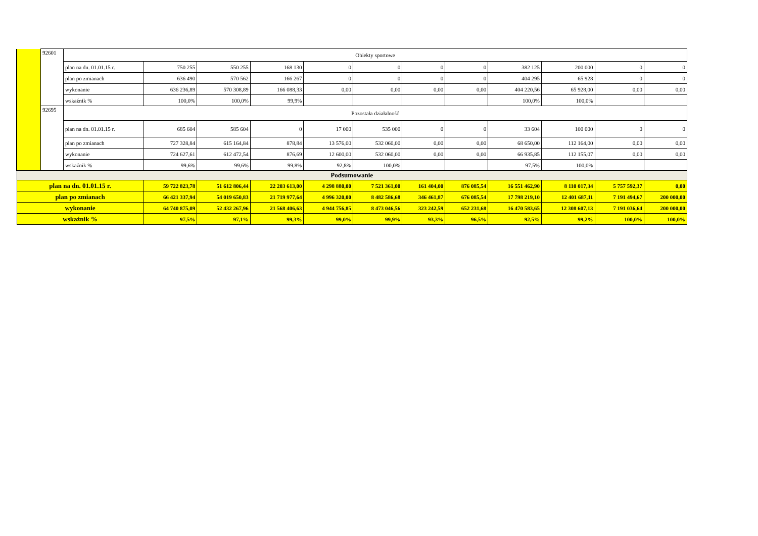| | 92601 | Obiekty sportowe | | | | | | | | | | | |
| | | plan na dn. 01.01.15 r. | 750 255 | 550 255 | 168 130 | 0 | 0 | 0 | 0 | 382 125 | 200 000 | 0 | 0 |
| | | plan po zmianach | 636 490 | 570 562 | 166 267 | 0 | 0 | 0 | 0 | 404 295 | 65 928 | 0 | 0 |
| | | wykonanie | 636 236,89 | 570 308,89 | 166 088,33 | 0,00 | 0,00 | 0,00 | 0,00 | 404 220,56 | 65 928,00 | 0,00 | 0,00 |
| | | wskaźnik % | 100,0% | 100,0% | 99,9% | | | | | 100,0% | 100,0% | | |
| | 92695 | Pozostała działalność | | | | | | | | | | | |
| | | plan na dn. 01.01.15 r. | 685 604 | 585 604 | 0 | 17 000 | 535 000 | 0 | 0 | 33 604 | 100 000 | 0 | 0 |
| | | plan po zmianach | 727 328,84 | 615 164,84 | 878,84 | 13 576,00 | 532 060,00 | 0,00 | 0,00 | 68 650,00 | 112 164,00 | 0,00 | 0,00 |
| | | wykonanie | 724 627,61 | 612 472,54 | 876,69 | 12 600,00 | 532 060,00 | 0,00 | 0,00 | 66 935,85 | 112 155,07 | 0,00 | 0,00 |
| | | wskaźnik % | 99,6% | 99,6% | 99,8% | 92,8% | 100,0% | | | 97,5% | 100,0% | | |
| Podsumowanie | | | | | | | | | | | | | |
| plan na dn. 01.01.15 r. | | | 59 722 823,78 | 51 612 806,44 | 22 203 613,00 | 4 298 880,00 | 7 521 361,00 | 161 404,00 | 876 085,54 | 16 551 462,90 | 8 110 017,34 | 5 757 592,37 | 0,00 |
| plan po zmianach | | | 66 421 337,94 | 54 019 650,83 | 21 719 977,64 | 4 996 320,00 | 8 482 586,68 | 346 461,87 | 676 085,54 | 17 798 219,10 | 12 401 687,11 | 7 191 494,67 | 200 000,00 |
| wykonanie | | | 64 740 875,09 | 52 432 267,96 | 21 568 406,63 | 4 944 756,85 | 8 473 046,56 | 323 242,59 | 652 231,68 | 16 470 583,65 | 12 308 607,13 | 7 191 036,64 | 200 000,00 |
| wskaźnik % | | | 97,5% | 97,1% | 99,3% | 99,0% | 99,9% | 93,3% | 96,5% | 92,5% | 99,2% | 100,0% | 100,0% |